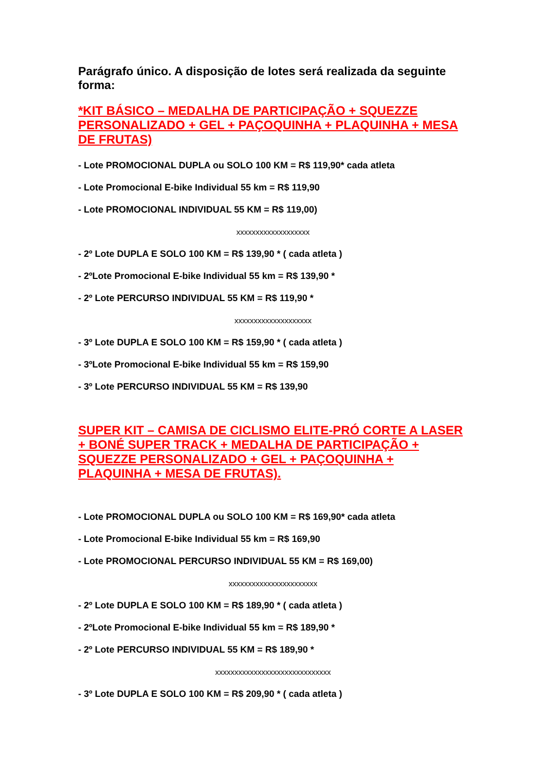Parágrafo único. A disposição de lotes será realizada da seguinte forma:
*KIT BÁSICO – MEDALHA DE PARTICIPAÇÃO + SQUEZZE PERSONALIZADO + GEL + PAÇOQUINHA + PLAQUINHA + MESA DE FRUTAS)
- Lote PROMOCIONAL DUPLA ou SOLO 100 KM = R$ 119,90* cada atleta
- Lote Promocional E-bike Individual 55 km = R$ 119,90
- Lote PROMOCIONAL INDIVIDUAL 55 KM = R$ 119,00)
xxxxxxxxxxxxxxxxxxx
- 2º Lote DUPLA E SOLO 100 KM = R$ 139,90 * ( cada atleta )
- 2ºLote Promocional E-bike Individual 55 km = R$ 139,90 *
- 2º Lote PERCURSO INDIVIDUAL 55 KM = R$ 119,90 *
xxxxxxxxxxxxxxxxxxxx
- 3º Lote DUPLA E SOLO 100 KM = R$ 159,90 * ( cada atleta )
- 3ºLote Promocional E-bike Individual 55 km = R$ 159,90
- 3º Lote PERCURSO INDIVIDUAL 55 KM = R$ 139,90
SUPER KIT – CAMISA DE CICLISMO ELITE-PRÓ CORTE A LASER + BONÉ SUPER TRACK + MEDALHA DE PARTICIPAÇÃO + SQUEZZE PERSONALIZADO + GEL + PAÇOQUINHA + PLAQUINHA + MESA DE FRUTAS).
- Lote PROMOCIONAL DUPLA ou SOLO 100 KM = R$ 169,90* cada atleta
- Lote Promocional E-bike Individual 55 km = R$ 169,90
- Lote PROMOCIONAL PERCURSO INDIVIDUAL 55 KM = R$ 169,00)
xxxxxxxxxxxxxxxxxxxxxxx
- 2º Lote DUPLA E SOLO 100 KM = R$ 189,90 * ( cada atleta )
- 2ºLote Promocional E-bike Individual 55 km = R$ 189,90 *
- 2º Lote PERCURSO INDIVIDUAL 55 KM = R$ 189,90 *
xxxxxxxxxxxxxxxxxxxxxxxxxxxxxx
- 3º Lote DUPLA E SOLO 100 KM = R$ 209,90 * ( cada atleta )